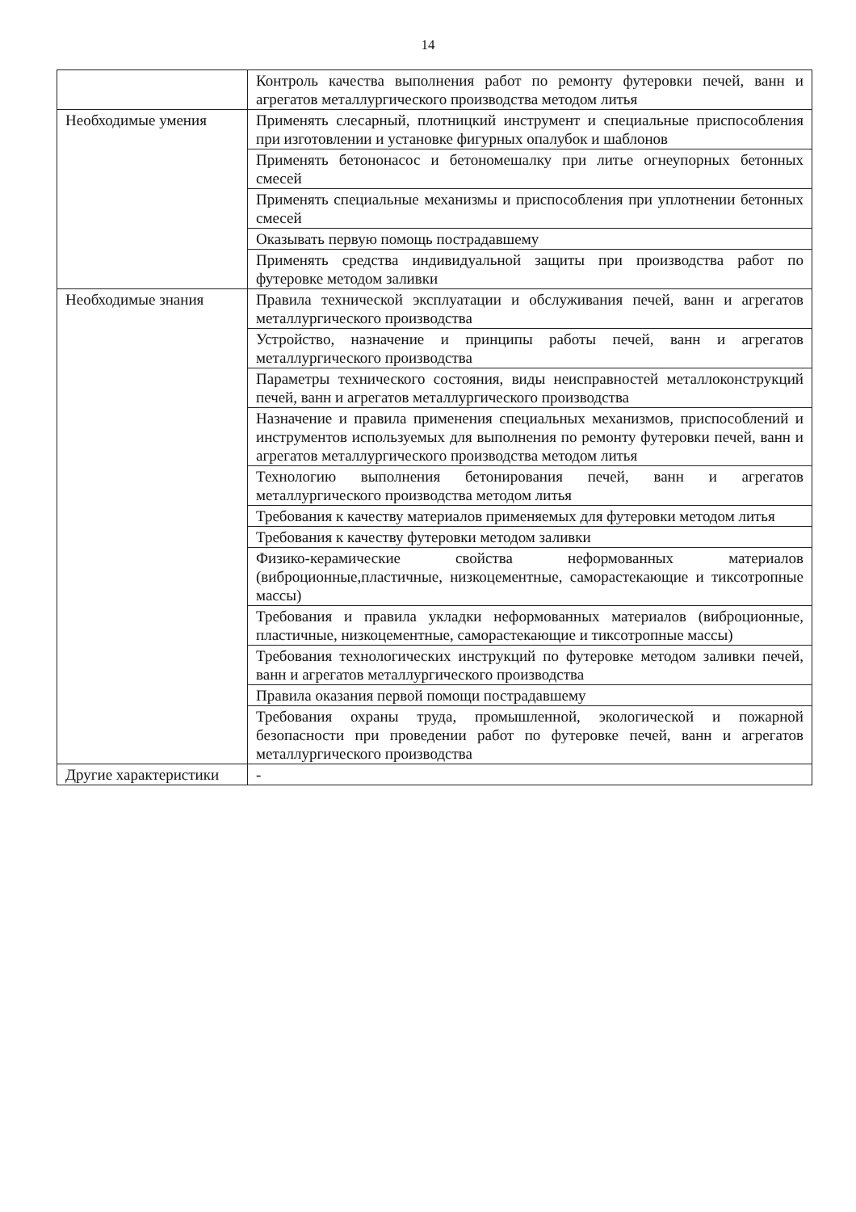14
| | Контроль качества выполнения работ по ремонту футеровки печей, ванн и агрегатов металлургического производства методом литья |
| Необходимые умения | Применять слесарный, плотницкий инструмент и специальные приспособления при изготовлении и установке фигурных опалубок и шаблонов |
| | Применять бетононасос и бетономешалку при литье огнеупорных бетонных смесей |
| | Применять специальные механизмы и приспособления при уплотнении бетонных смесей |
| | Оказывать первую помощь пострадавшему |
| | Применять средства индивидуальной защиты при производства работ по футеровке методом заливки |
| Необходимые знания | Правила технической эксплуатации и обслуживания печей, ванн и агрегатов металлургического производства |
| | Устройство, назначение и принципы работы печей, ванн и агрегатов металлургического производства |
| | Параметры технического состояния, виды неисправностей металлоконструкций печей, ванн и агрегатов металлургического производства |
| | Назначение и правила применения специальных механизмов, приспособлений и инструментов используемых для выполнения по ремонту футеровки печей, ванн и агрегатов металлургического производства методом литья |
| | Технологию выполнения бетонирования печей, ванн и агрегатов металлургического производства методом литья |
| | Требования к качеству материалов применяемых для футеровки методом литья |
| | Требования к качеству футеровки методом заливки |
| | Физико-керамические свойства неформованных материалов (виброционные,пластичные, низкоцементные, саморастекающие и тиксотропные массы) |
| | Требования и правила укладки неформованных материалов (виброционные, пластичные, низкоцементные, саморастекающие и тиксотропные массы) |
| | Требования технологических инструкций по футеровке методом заливки печей, ванн и агрегатов металлургического производства |
| | Правила оказания первой помощи пострадавшему |
| | Требования охраны труда, промышленной, экологической и пожарной безопасности при проведении работ по футеровке печей, ванн и агрегатов металлургического производства |
| Другие характеристики | - |